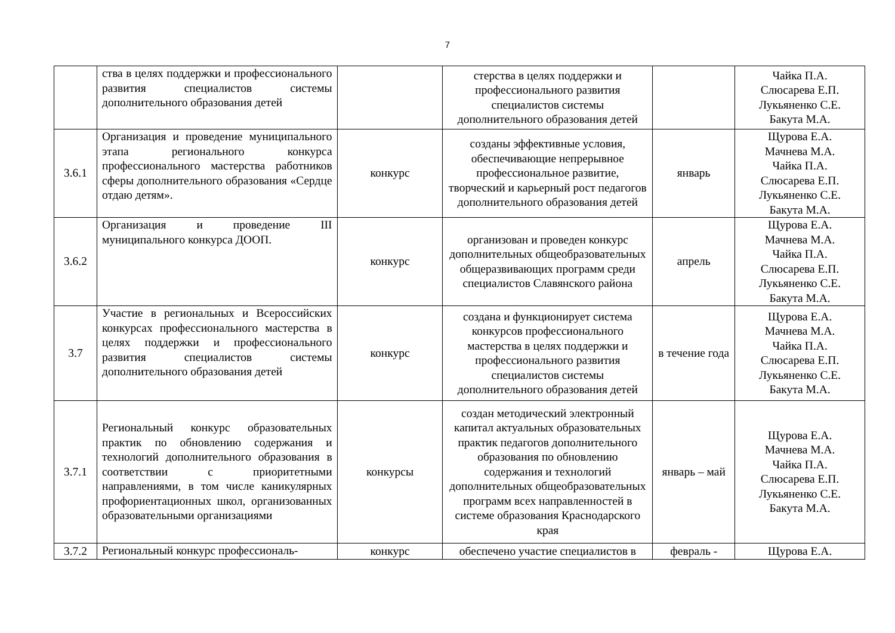7
| | ства в целях поддержки и профессионального развития специалистов системы дополнительного образования детей | | стерства в целях поддержки и профессионального развития специалистов системы дополнительного образования детей | | Чайка П.А. Слюсарева Е.П. Лукьяненко С.Е. Бакута М.А. |
| 3.6.1 | Организация и проведение муниципального этапа регионального конкурса профессионального мастерства работников сферы дополнительного образования «Сердце отдаю детям». | конкурс | созданы эффективные условия, обеспечивающие непрерывное профессиональное развитие, творческий и карьерный рост педагогов дополнительного образования детей | январь | Щурова Е.А. Мачнева М.А. Чайка П.А. Слюсарева Е.П. Лукьяненко С.Е. Бакута М.А. |
| 3.6.2 | Организация и проведение III муниципального конкурса ДООП. | конкурс | организован и проведен конкурс дополнительных общеобразовательных общеразвивающих программ среди специалистов Славянского района | апрель | Щурова Е.А. Мачнева М.А. Чайка П.А. Слюсарева Е.П. Лукьяненко С.Е. Бакута М.А. |
| 3.7 | Участие в региональных и Всероссийских конкурсах профессионального мастерства в целях поддержки и профессионального развития специалистов системы дополнительного образования детей | конкурс | создана и функционирует система конкурсов профессионального мастерства в целях поддержки и профессионального развития специалистов системы дополнительного образования детей | в течение года | Щурова Е.А. Мачнева М.А. Чайка П.А. Слюсарева Е.П. Лукьяненко С.Е. Бакута М.А. |
| 3.7.1 | Региональный конкурс образовательных практик по обновлению содержания и технологий дополнительного образования в соответствии с приоритетными направлениями, в том числе каникулярных профориентационных школ, организованных образовательными организациями | конкурсы | создан методический электронный капитал актуальных образовательных практик педагогов дополнительного образования по обновлению содержания и технологий дополнительных общеобразовательных программ всех направленностей в системе образования Краснодарского края | январь – май | Щурова Е.А. Мачнева М.А. Чайка П.А. Слюсарева Е.П. Лукьяненко С.Е. Бакута М.А. |
| 3.7.2 | Региональный конкурс профессиональ- | конкурс | обеспечено участие специалистов в | февраль - | Щурова Е.А. |